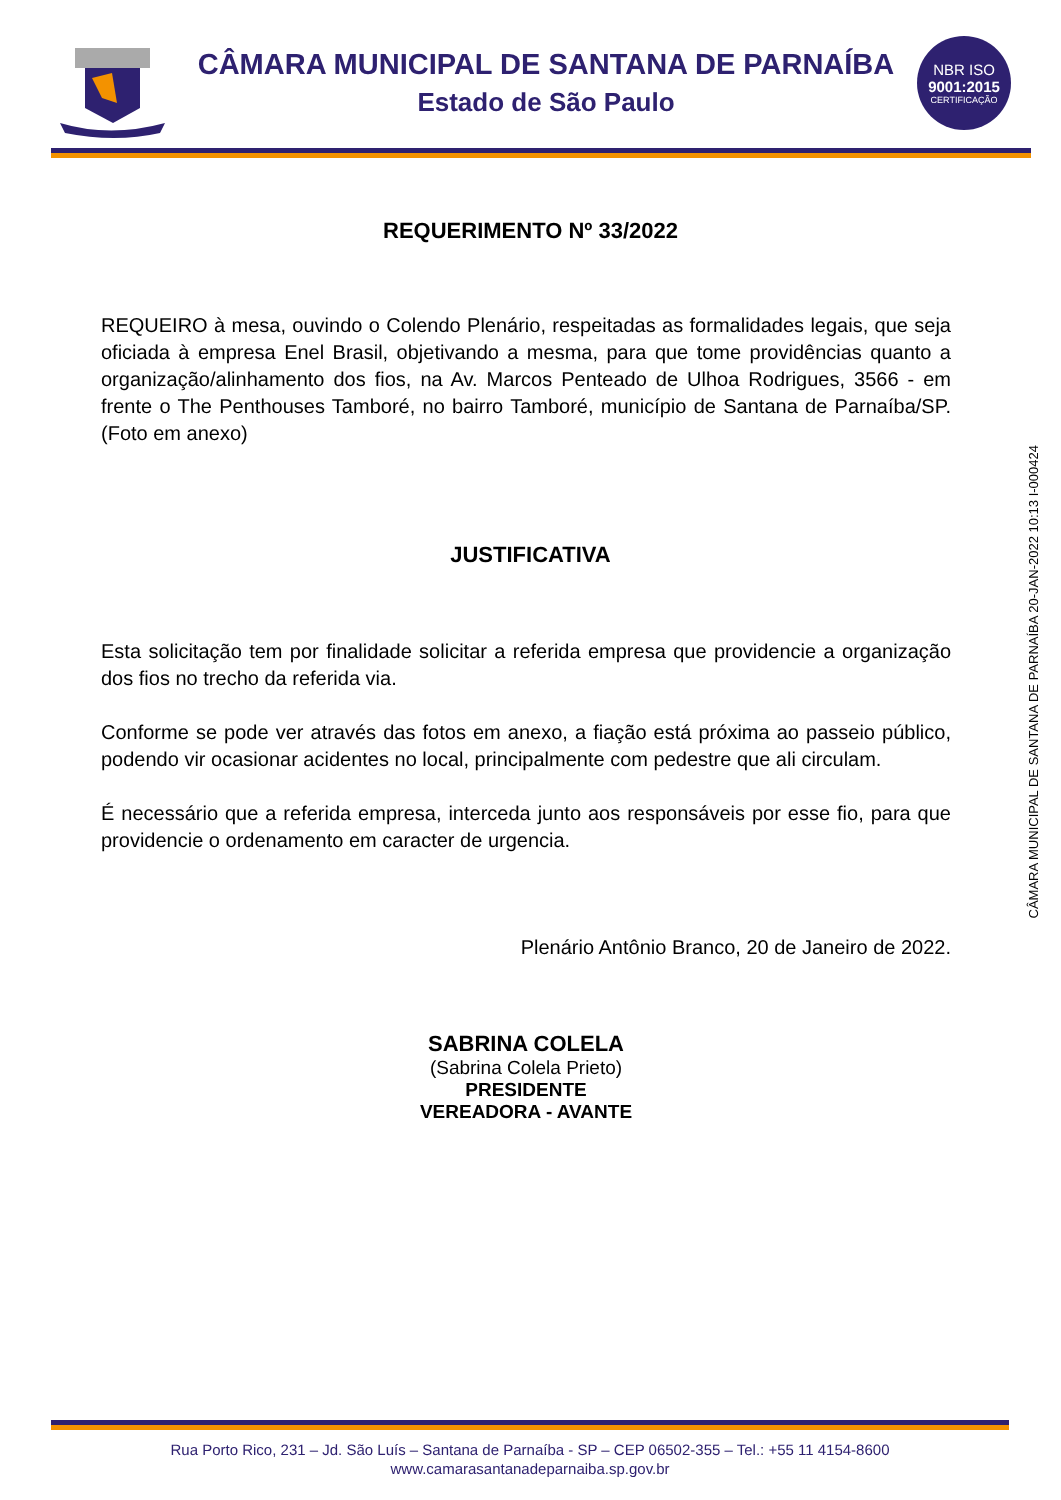CÂMARA MUNICIPAL DE SANTANA DE PARNAÍBA
Estado de São Paulo
NBR ISO
9001:2015
CERTIFICAÇÃO
REQUERIMENTO Nº 33/2022
REQUEIRO à mesa, ouvindo o Colendo Plenário, respeitadas as formalidades legais, que seja oficiada à empresa Enel Brasil, objetivando a mesma, para que tome providências quanto a organização/alinhamento dos fios, na Av. Marcos Penteado de Ulhoa Rodrigues, 3566 - em frente o The Penthouses Tamboré, no bairro Tamboré, município de Santana de Parnaíba/SP. (Foto em anexo)
JUSTIFICATIVA
Esta solicitação tem por finalidade solicitar a referida empresa que providencie a organização dos fios no trecho da referida via.
Conforme se pode ver através das fotos em anexo, a fiação está próxima ao passeio público, podendo vir ocasionar acidentes no local, principalmente com pedestre que ali circulam.
É necessário que a referida empresa, interceda junto aos responsáveis por esse fio, para que providencie o ordenamento em caracter de urgencia.
Plenário Antônio Branco, 20 de Janeiro de 2022.
SABRINA COLELA
(Sabrina Colela Prieto)
PRESIDENTE
VEREADORA - AVANTE
CÂMARA MUNICIPAL DE SANTANA DE PARNAÍBA 20-JAN-2022 10:13 I-000424
Rua Porto Rico, 231 – Jd. São Luís – Santana de Parnaíba - SP – CEP 06502-355 – Tel.: +55 11 4154-8600
www.camarasantanadeparnaiba.sp.gov.br